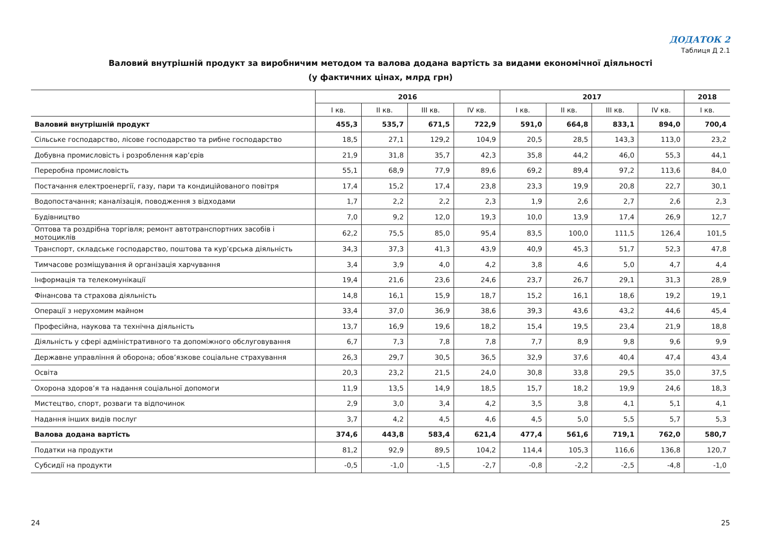ДОДАТОК 2
Таблиця Д 2.1
Валовий внутрішній продукт за виробничим методом та валова додана вартість за видами економічної діяльності
(у фактичних цінах, млрд грн)
| | 2016 | | | | 2017 | | | | 2018 |
| --- | --- | --- | --- | --- | --- | --- | --- | --- | --- |
| | I кв. | II кв. | III кв. | IV кв. | I кв. | II кв. | III кв. | IV кв. | I кв. |
| Валовий внутрішній продукт | 455,3 | 535,7 | 671,5 | 722,9 | 591,0 | 664,8 | 833,1 | 894,0 | 700,4 |
| Сільське господарство, лісове господарство та рибне господарство | 18,5 | 27,1 | 129,2 | 104,9 | 20,5 | 28,5 | 143,3 | 113,0 | 23,2 |
| Добувна промисловість і розроблення кар’єрів | 21,9 | 31,8 | 35,7 | 42,3 | 35,8 | 44,2 | 46,0 | 55,3 | 44,1 |
| Переробна промисловість | 55,1 | 68,9 | 77,9 | 89,6 | 69,2 | 89,4 | 97,2 | 113,6 | 84,0 |
| Постачання електроенергії, газу, пари та кондиційованого повітря | 17,4 | 15,2 | 17,4 | 23,8 | 23,3 | 19,9 | 20,8 | 22,7 | 30,1 |
| Водопостачання; каналізація, поводження з відходами | 1,7 | 2,2 | 2,2 | 2,3 | 1,9 | 2,6 | 2,7 | 2,6 | 2,3 |
| Будівництво | 7,0 | 9,2 | 12,0 | 19,3 | 10,0 | 13,9 | 17,4 | 26,9 | 12,7 |
| Оптова та роздрібна торгівля; ремонт автотранспортних засобів і мотоциклів | 62,2 | 75,5 | 85,0 | 95,4 | 83,5 | 100,0 | 111,5 | 126,4 | 101,5 |
| Транспорт, складське господарство, поштова та кур’єрська діяльність | 34,3 | 37,3 | 41,3 | 43,9 | 40,9 | 45,3 | 51,7 | 52,3 | 47,8 |
| Тимчасове розміщування й організація харчування | 3,4 | 3,9 | 4,0 | 4,2 | 3,8 | 4,6 | 5,0 | 4,7 | 4,4 |
| Інформація та телекомунікації | 19,4 | 21,6 | 23,6 | 24,6 | 23,7 | 26,7 | 29,1 | 31,3 | 28,9 |
| Фінансова та страхова діяльність | 14,8 | 16,1 | 15,9 | 18,7 | 15,2 | 16,1 | 18,6 | 19,2 | 19,1 |
| Операції з нерухомим майном | 33,4 | 37,0 | 36,9 | 38,6 | 39,3 | 43,6 | 43,2 | 44,6 | 45,4 |
| Професійна, наукова та технічна діяльність | 13,7 | 16,9 | 19,6 | 18,2 | 15,4 | 19,5 | 23,4 | 21,9 | 18,8 |
| Діяльність у сфері адміністративного та допоміжного обслуговування | 6,7 | 7,3 | 7,8 | 7,8 | 7,7 | 8,9 | 9,8 | 9,6 | 9,9 |
| Державне управління й оборона; обов’язкове соціальне страхування | 26,3 | 29,7 | 30,5 | 36,5 | 32,9 | 37,6 | 40,4 | 47,4 | 43,4 |
| Освіта | 20,3 | 23,2 | 21,5 | 24,0 | 30,8 | 33,8 | 29,5 | 35,0 | 37,5 |
| Охорона здоров’я та надання соціальної допомоги | 11,9 | 13,5 | 14,9 | 18,5 | 15,7 | 18,2 | 19,9 | 24,6 | 18,3 |
| Мистецтво, спорт, розваги та відпочинок | 2,9 | 3,0 | 3,4 | 4,2 | 3,5 | 3,8 | 4,1 | 5,1 | 4,1 |
| Надання інших видів послуг | 3,7 | 4,2 | 4,5 | 4,6 | 4,5 | 5,0 | 5,5 | 5,7 | 5,3 |
| Валова додана вартість | 374,6 | 443,8 | 583,4 | 621,4 | 477,4 | 561,6 | 719,1 | 762,0 | 580,7 |
| Податки на продукти | 81,2 | 92,9 | 89,5 | 104,2 | 114,4 | 105,3 | 116,6 | 136,8 | 120,7 |
| Субсидії на продукти | -0,5 | -1,0 | -1,5 | -2,7 | -0,8 | -2,2 | -2,5 | -4,8 | -1,0 |
24 25